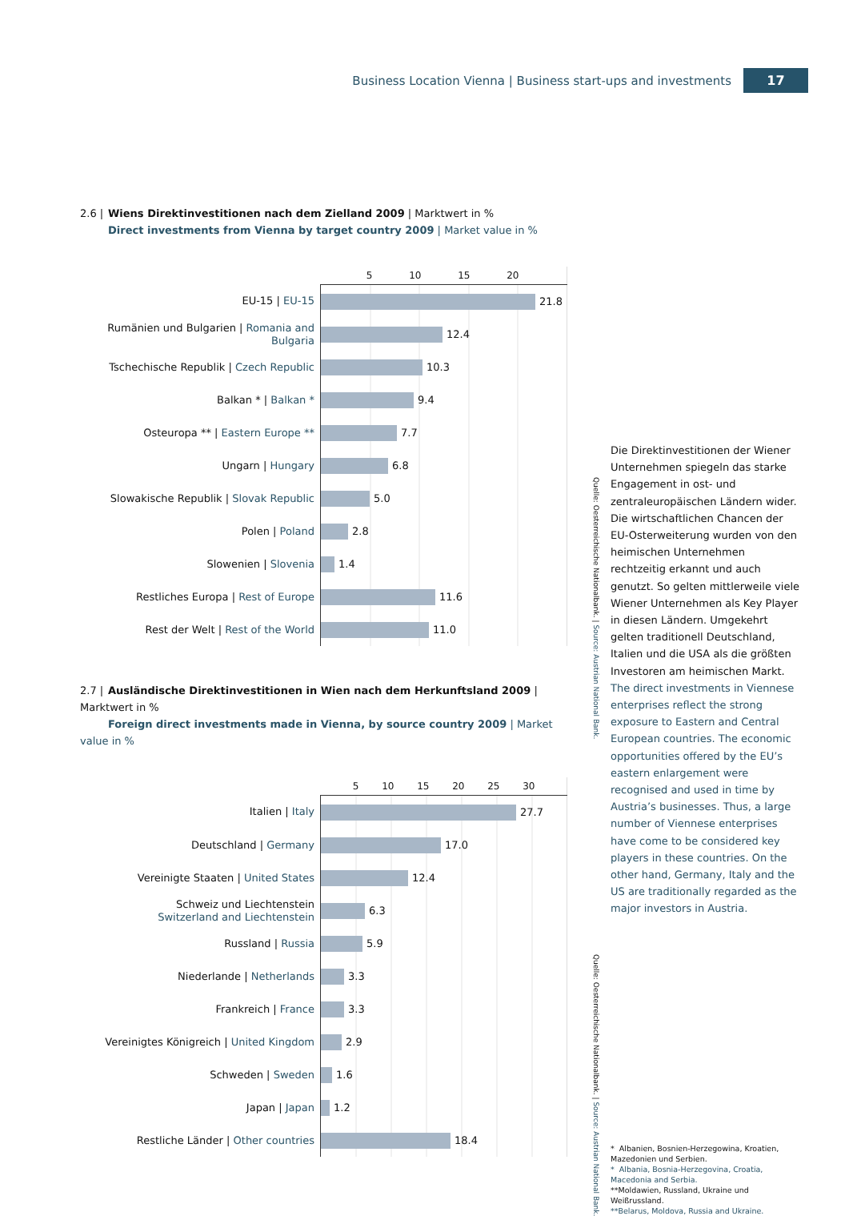Business Location Vienna | Business start-ups and investments 17
2.6 | Wiens Direktinvestitionen nach dem Zielland 2009 | Marktwert in %
Direct investments from Vienna by target country 2009 | Market value in %
| | 5 10 15 20 |
| EU-15 / EU-15 | 21.8 |
| Rumänien und Bulgarien / Romania and Bulgaria | 12.4 |
| Tschechische Republik / Czech Republic | 10.3 |
| Balkan * / Balkan * | 9.4 |
| Osteuropa ** / Eastern Europe ** | 7.7 |
| Ungarn / Hungary | 6.8 |
| Slowakische Republik / Slovak Republic | 5.0 |
| Polen / Poland | 2.8 |
| Slowenien / Slovenia | 1.4 |
| Restliches Europa / Rest of Europe | 11.6 |
| Rest der Welt / Rest of the World | 11.0 |
2.7 | Ausländische Direktinvestitionen in Wien nach dem Herkunftsland 2009 | Marktwert in %
Foreign direct investments made in Vienna, by source country 2009 | Market value in %
| | 5 10 15 20 25 30 |
| Italien / Italy | 27.7 |
| Deutschland / Germany | 17.0 |
| Vereinigte Staaten / United States | 12.4 |
| Schweiz und Liechtenstein Switzerland and Liechtenstein | 6.3 |
| Russland / Russia | 5.9 |
| Niederlande / Netherlands | 3.3 |
| Frankreich / France | 3.3 |
| Vereinigtes Königreich / United Kingdom | 2.9 |
| Schweden / Sweden | 1.6 |
| Japan / Japan | 1.2 |
| Restliche Länder / Other countries | 18.4 |
Quelle: Oesterreichische Nationalbank. | Source: Austrian National Bank.
Quelle: Oesterreichische Nationalbank. | Source: Austrian National Bank.
Die Direktinvestitionen der Wiener Unternehmen spiegeln das starke Engagement in ost- und zentraleuropäischen Ländern wider. Die wirtschaftlichen Chancen der EU-Osterweiterung wurden von den heimischen Unternehmen rechtzeitig erkannt und auch genutzt. So gelten mittlerweile viele Wiener Unternehmen als Key Player in diesen Ländern. Umgekehrt gelten traditionell Deutschland, Italien und die USA als die größten Investoren am heimischen Markt.
The direct investments in Viennese enterprises reflect the strong exposure to Eastern and Central European countries. The economic opportunities offered by the EU’s eastern enlargement were recognised and used in time by Austria’s businesses. Thus, a large number of Viennese enterprises have come to be considered key players in these countries. On the other hand, Germany, Italy and the US are traditionally regarded as the major investors in Austria.
* Albanien, Bosnien-Herzegowina, Kroatien, Mazedonien und Serbien.
* Albania, Bosnia-Herzegovina, Croatia, Macedonia and Serbia.
**Moldawien, Russland, Ukraine und Weißrussland.
**Belarus, Moldova, Russia and Ukraine.